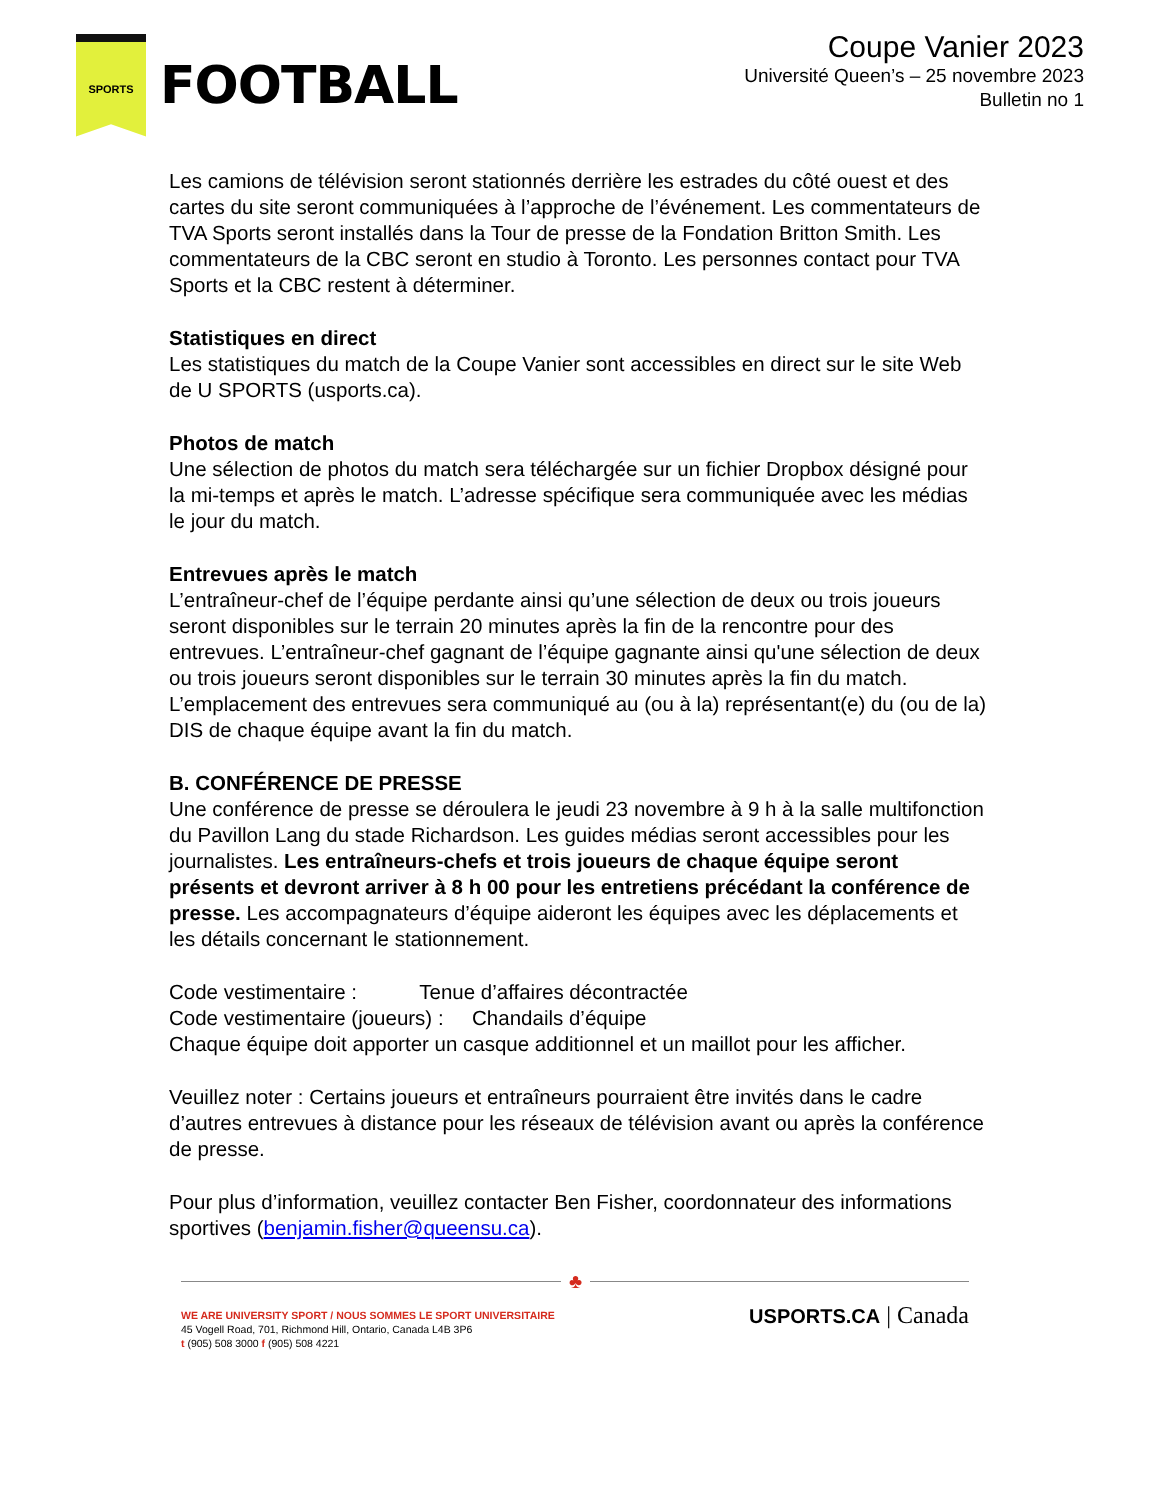SPORTS
FOOTBALL
Coupe Vanier 2023
Université Queen’s – 25 novembre 2023
Bulletin no 1
Les camions de télévision seront stationnés derrière les estrades du côté ouest et des cartes du site seront communiquées à l’approche de l’événement. Les commentateurs de TVA Sports seront installés dans la Tour de presse de la Fondation Britton Smith. Les commentateurs de la CBC seront en studio à Toronto. Les personnes contact pour TVA Sports et la CBC restent à déterminer.
Statistiques en direct
Les statistiques du match de la Coupe Vanier sont accessibles en direct sur le site Web de U SPORTS (usports.ca).
Photos de match
Une sélection de photos du match sera téléchargée sur un fichier Dropbox désigné pour la mi-temps et après le match. L’adresse spécifique sera communiquée avec les médias le jour du match.
Entrevues après le match
L’entraîneur-chef de l’équipe perdante ainsi qu’une sélection de deux ou trois joueurs seront disponibles sur le terrain 20 minutes après la fin de la rencontre pour des entrevues. L’entraîneur-chef gagnant de l’équipe gagnante ainsi qu'une sélection de deux ou trois joueurs seront disponibles sur le terrain 30 minutes après la fin du match. L’emplacement des entrevues sera communiqué au (ou à la) représentant(e) du (ou de la) DIS de chaque équipe avant la fin du match.
B. CONFÉRENCE DE PRESSE
Une conférence de presse se déroulera le jeudi 23 novembre à 9 h à la salle multifonction du Pavillon Lang du stade Richardson. Les guides médias seront accessibles pour les journalistes. Les entraîneurs-chefs et trois joueurs de chaque équipe seront présents et devront arriver à 8 h 00 pour les entretiens précédant la conférence de presse. Les accompagnateurs d’équipe aideront les équipes avec les déplacements et les détails concernant le stationnement.
Code vestimentaire : Tenue d’affaires décontractée
Code vestimentaire (joueurs) : Chandails d’équipe
Chaque équipe doit apporter un casque additionnel et un maillot pour les afficher.
Veuillez noter : Certains joueurs et entraîneurs pourraient être invités dans le cadre d’autres entrevues à distance pour les réseaux de télévision avant ou après la conférence de presse.
Pour plus d’information, veuillez contacter Ben Fisher, coordonnateur des informations sportives (benjamin.fisher@queensu.ca).
♣
WE ARE UNIVERSITY SPORT / NOUS SOMMES LE SPORT UNIVERSITAIRE
45 Vogell Road, 701, Richmond Hill, Ontario, Canada L4B 3P6
t (905) 508 3000 f (905) 508 4221
USPORTS.CA | Canada